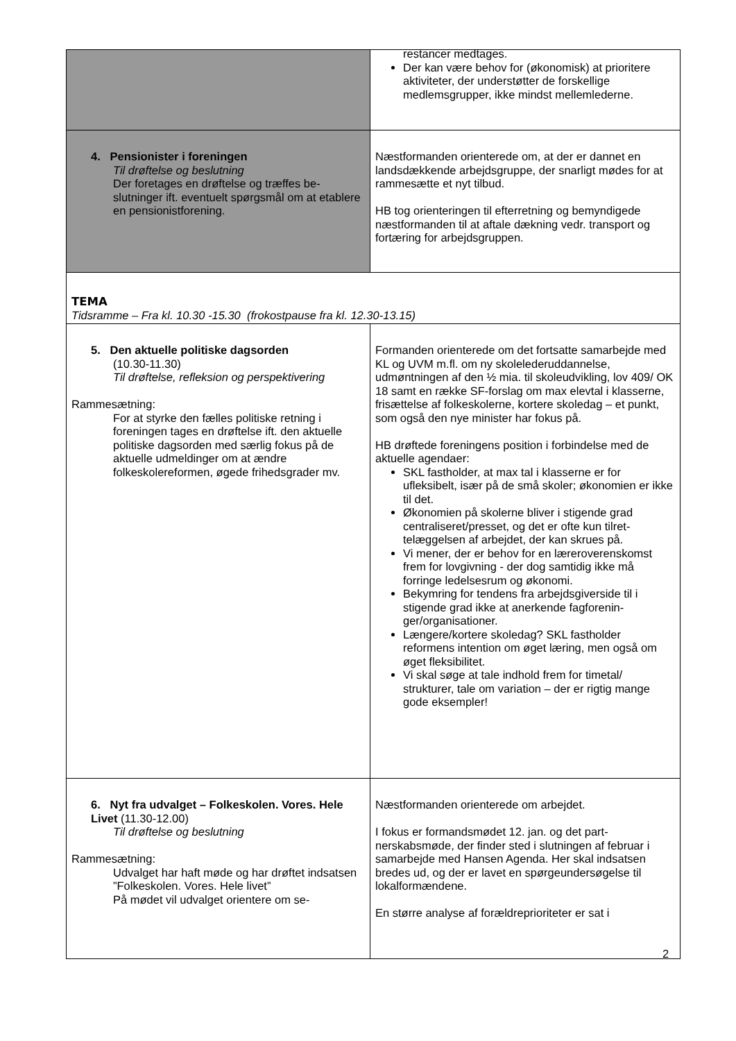| | restancer medtages. Der kan være behov for (økonomisk) at priori­tere aktiviteter, der understøtter de forskellige medlemsgrupper, ikke mindst mellemlederne. |
| 4. Pensionister i foreningen Til drøftelse og beslutning Der foretages en drøftelse og træffes be­slutninger ift. eventuelt spørgsmål om at etablere en pensionistforening. | Næstformanden orienterede om, at der er dannet en landsdækkende arbejdsgruppe, der snarligt mødes for at rammesætte et nyt tilbud. HB tog orienteringen til efterretning og bemyndi­gede næstformanden til at aftale dækning vedr. transport og fortæring for arbejdsgruppen. |
| TEMA Tidsramme – Fra kl. 10.30 -15.30 (frokostpause fra kl. 12.30-13.15) | |
| 5. Den aktuelle politiske dagsorden (10.30-11.30) Til drøftelse, refleksion og perspektive­ring Rammesætning: For at styrke den fælles politiske retning i foreningen tages en drøftelse ift. den ak­tuelle politiske dagsorden med særlig fo­kus på de aktuelle udmeldinger om at ændre folkeskolereformen, øgede fri­hedsgrader mv. | Formanden orienterede om det fortsatte samar­bejde med KL og UVM m.fl. om ny skolelederud­dannelse, udmøntningen af den ½ mia. til skole­udvikling, lov 409/ OK 18 samt en række SF-forslag om max elevtal i klasserne, frisættelse af folkeskolerne, kortere skoledag – et punkt, som også den nye minister har fokus på. HB drøftede foreningens position i forbindelse med de aktuelle agendaer: SKL fastholder, at max tal i klasserne er for ufleksibelt, især på de små skoler; økonomi­en er ikke til det. Økonomien på skolerne bliver i stigende grad centraliseret/presset, og det er ofte kun tilret­telæggelsen af arbejdet, der kan skrues på. Vi mener, der er behov for en læreroverens­komst frem for lovgivning - der dog samtidig ikke må forringe ledelsesrum og økonomi. Bekymring for tendens fra arbejdsgiverside til i stigende grad ikke at anerkende fagforenin­ger/organisationer. Længere/kortere skoledag? SKL fastholder reformens intention om øget læring, men og­så om øget fleksibilitet. Vi skal søge at tale indhold frem for timetal/ strukturer, tale om variation – der er rigtig mange gode eksempler! |
| 6. Nyt fra udvalget – Folkeskolen. Vo­res. Hele Livet (11.30-12.00) Til drøftelse og beslutning Rammesætning: Udvalget har haft møde og har drøftet indsatsen ”Folkeskolen. Vores. Hele li­vet” På mødet vil udvalget orientere om se- | Næstformanden orienterede om arbejdet. I fokus er formandsmødet 12. jan. og det part­nerskabsmøde, der finder sted i slutningen af februar i samarbejde med Hansen Agenda. Her skal indsatsen bredes ud, og der er lavet en spørgeundersøgelse til lokalformændene. En større analyse af forældreprioriteter er sat i |
2